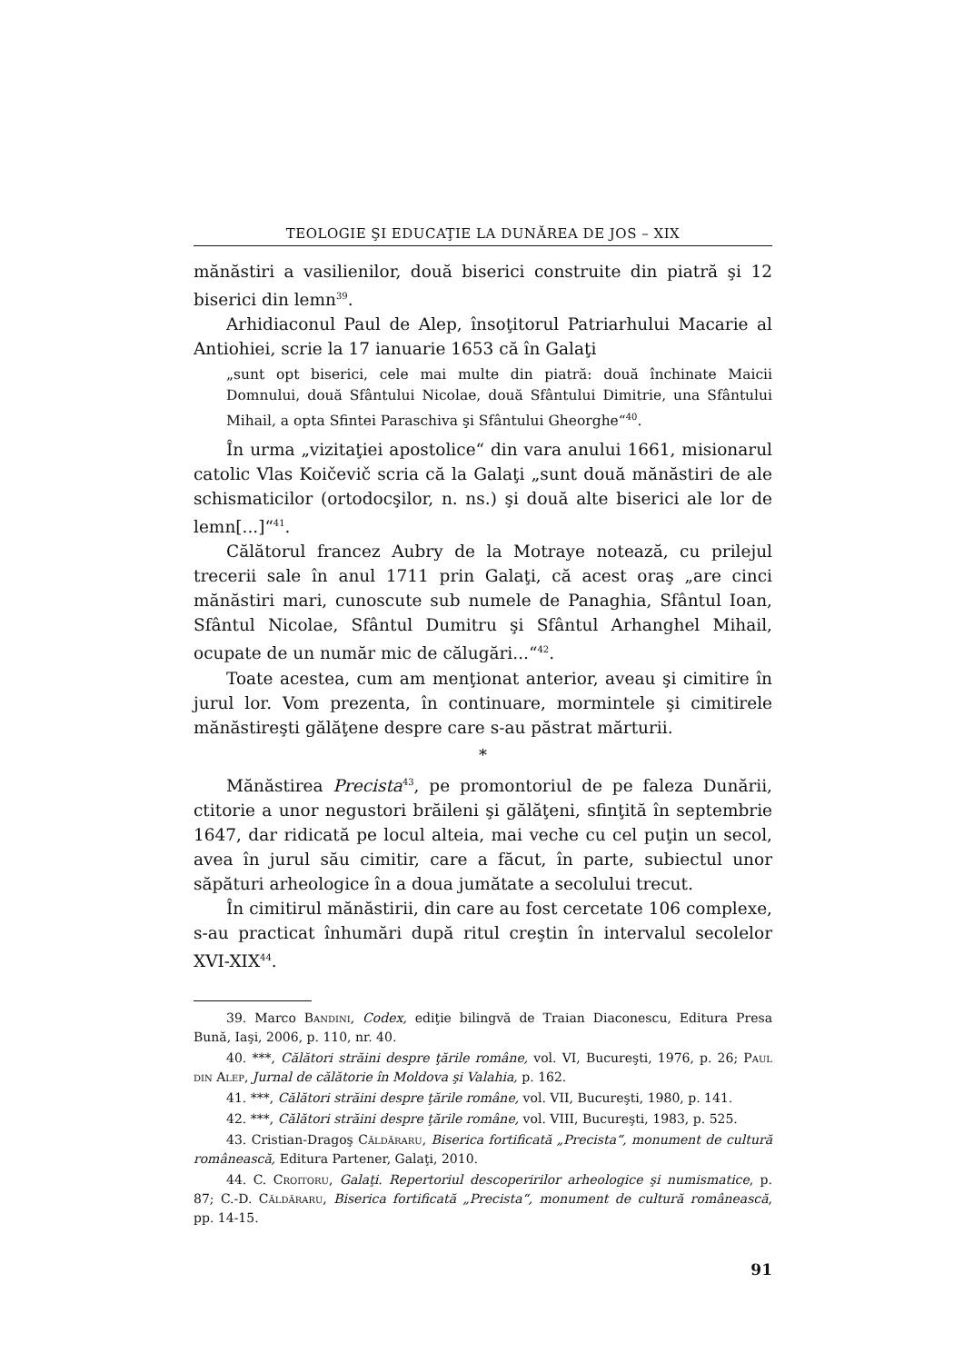TEOLOGIE ŞI EDUCAŢIE LA DUNĂREA DE JOS – XIX
mănăstiri a vasilienilor, două biserici construite din piatră şi 12 biserici din lemn<sup>39</sup>.
Arhidiaconul Paul de Alep, însoţitorul Patriarhului Macarie al Antiohiei, scrie la 17 ianuarie 1653 că în Galaţi
„sunt opt biserici, cele mai multe din piatră: două închinate Maicii Domnului, două Sfântului Nicolae, două Sfântului Dimitrie, una Sfântului Mihail, a opta Sfintei Paraschiva şi Sfântului Gheorghe“<sup>40</sup>.
În urma „vizitaţiei apostolice“ din vara anului 1661, misionarul catolic Vlas Koičevič scria că la Galaţi „sunt două mănăstiri de ale schismaticilor (ortodocşilor, n. ns.) şi două alte biserici ale lor de lemn[...]“<sup>41</sup>.
Călătorul francez Aubry de la Motraye notează, cu prilejul trecerii sale în anul 1711 prin Galaţi, că acest oraş „are cinci mănăstiri mari, cunoscute sub numele de Panaghia, Sfântul Ioan, Sfântul Nicolae, Sfântul Dumitru şi Sfântul Arhanghel Mihail, ocupate de un număr mic de călugări...“<sup>42</sup>.
Toate acestea, cum am menţionat anterior, aveau şi cimitire în jurul lor. Vom prezenta, în continuare, mormintele şi cimitirele mănăstireşti gălăţene despre care s-au păstrat mărturii.
*
Mănăstirea Precista<sup>43</sup>, pe promontoriul de pe faleza Dunării, ctitorie a unor negustori brăileni şi gălăţeni, sfinţită în septembrie 1647, dar ridicată pe locul alteia, mai veche cu cel puţin un secol, avea în jurul său cimitir, care a făcut, în parte, subiectul unor săpături arheologice în a doua jumătate a secolului trecut.
În cimitirul mănăstirii, din care au fost cercetate 106 complexe, s-au practicat înhumări după ritul creştin în intervalul secolelor XVI-XIX<sup>44</sup>.
39. Marco Bandini, Codex, ediţie bilingvă de Traian Diaconescu, Editura Presa Bună, Iaşi, 2006, p. 110, nr. 40.
40. ***, Călători străini despre ţările române, vol. VI, Bucureşti, 1976, p. 26; Paul din Alep, Jurnal de călătorie în Moldova şi Valahia, p. 162.
41. ***, Călători străini despre ţările române, vol. VII, Bucureşti, 1980, p. 141.
42. ***, Călători străini despre ţările române, vol. VIII, Bucureşti, 1983, p. 525.
43. Cristian-Dragoş Căldăraru, Biserica fortificată „Precista“, monument de cultură românească, Editura Partener, Galaţi, 2010.
44. C. Croitoru, Galaţi. Repertoriul descoperirilor arheologice şi numismatice, p. 87; C.-D. Căldăraru, Biserica fortificată „Precista“, monument de cultură românească, pp. 14-15.
91